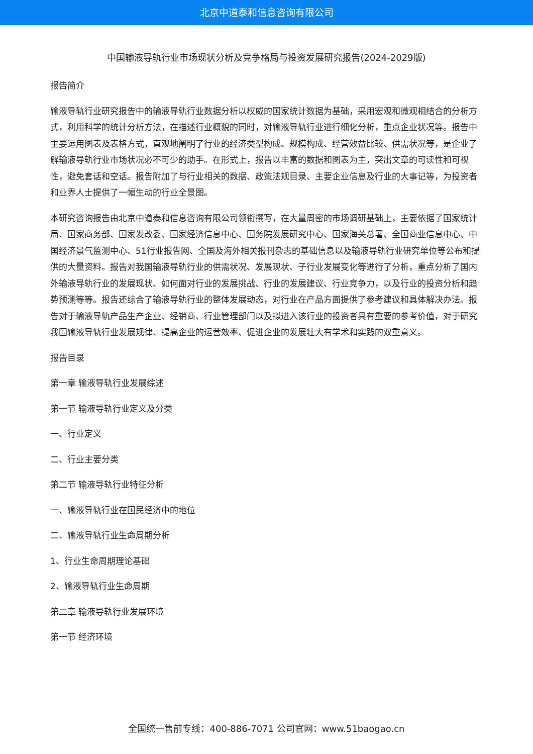北京中道泰和信息咨询有限公司
中国输液导轨行业市场现状分析及竞争格局与投资发展研究报告(2024-2029版)
报告简介
输液导轨行业研究报告中的输液导轨行业数据分析以权威的国家统计数据为基础，采用宏观和微观相结合的分析方式，利用科学的统计分析方法，在描述行业概貌的同时，对输液导轨行业进行细化分析，重点企业状况等。报告中主要运用图表及表格方式，直观地阐明了行业的经济类型构成、规模构成、经营效益比较、供需状况等，是企业了解输液导轨行业市场状况必不可少的助手。在形式上，报告以丰富的数据和图表为主，突出文章的可读性和可视性，避免套话和空话。报告附加了与行业相关的数据、政策法规目录、主要企业信息及行业的大事记等，为投资者和业界人士提供了一幅生动的行业全景图。
本研究咨询报告由北京中道泰和信息咨询有限公司领衔撰写，在大量周密的市场调研基础上，主要依据了国家统计局、国家商务部、国家发改委、国家经济信息中心、国务院发展研究中心、国家海关总署、全国商业信息中心、中国经济景气监测中心、51行业报告网、全国及海外相关报刊杂志的基础信息以及输液导轨行业研究单位等公布和提供的大量资料。报告对我国输液导轨行业的供需状况、发展现状、子行业发展变化等进行了分析，重点分析了国内外输液导轨行业的发展现状、如何面对行业的发展挑战、行业的发展建议、行业竞争力，以及行业的投资分析和趋势预测等等。报告还综合了输液导轨行业的整体发展动态，对行业在产品方面提供了参考建议和具体解决办法。报告对于输液导轨产品生产企业、经销商、行业管理部门以及拟进入该行业的投资者具有重要的参考价值，对于研究我国输液导轨行业发展规律、提高企业的运营效率、促进企业的发展壮大有学术和实践的双重意义。
报告目录
第一章 输液导轨行业发展综述
第一节 输液导轨行业定义及分类
一、行业定义
二、行业主要分类
第二节 输液导轨行业特征分析
一、输液导轨行业在国民经济中的地位
二、输液导轨行业生命周期分析
1、行业生命周期理论基础
2、输液导轨行业生命周期
第二章 输液导轨行业发展环境
第一节 经济环境
全国统一售前专线：400-886-7071 公司官网：www.51baogao.cn